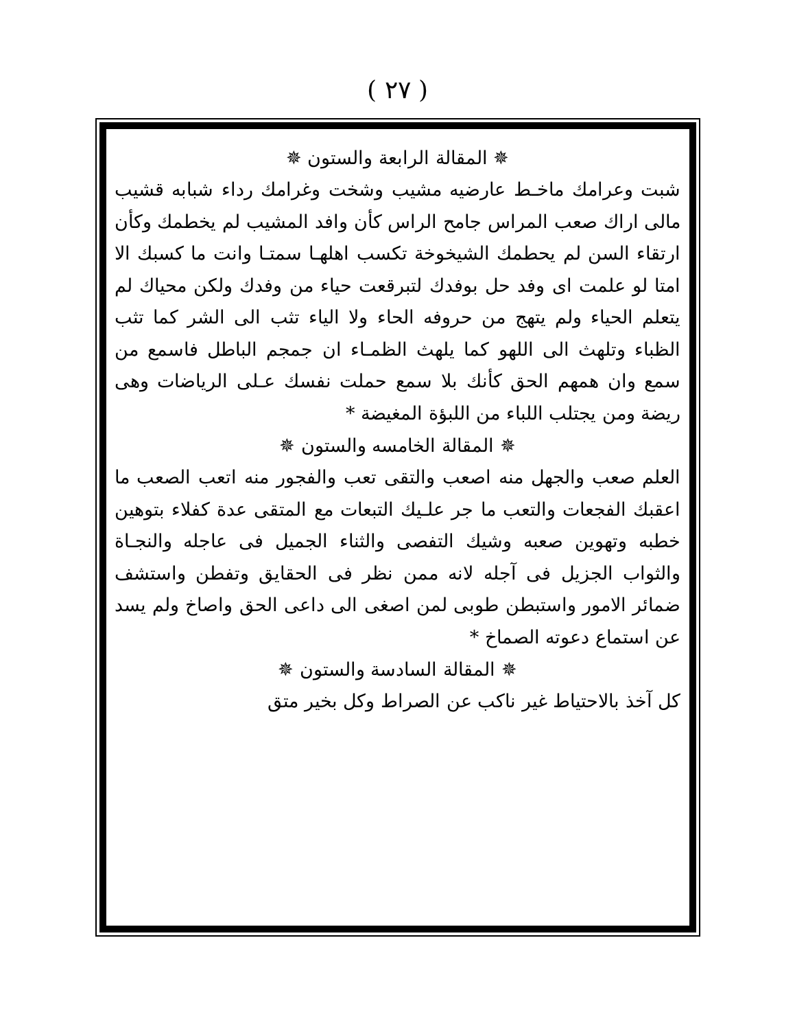( ٢٧ )
✵ المقالة الرابعة والستون ✵
شبت وعرامك ماخـط عارضيه مشيب وشخت وغرامك رداء شبابه قشيب مالى اراك صعب المراس جامح الراس كأن وافد المشيب لم يخطمك وكأن ارتقاء السن لم يحطمك الشيخوخة تكسب اهلهـا سمتـا وانت ما كسبك الا امتا لو علمت اى وفد حل بوفدك لتبرقعت حياء من وفدك ولكن محياك لم يتعلم الحياء ولم يتهج من حروفه الحاء ولا الياء تثب الى الشر كما تثب الظباء وتلهث الى اللهو كما يلهث الظمـاء ان جمجم الباطل فاسمع من سمع وان همهم الحق كأنك بلا سمع حملت نفسك عـلى الرياضات وهى ريضة ومن يجتلب اللباء من اللبؤة المغيضة *
✵ المقالة الخامسه والستون ✵
العلم صعب والجهل منه اصعب والتقى تعب والفجور منه اتعب الصعب ما اعقبك الفجعات والتعب ما جر علـيك التبعات مع المتقى عدة كفلاء بتوهين خطبه وتهوين صعبه وشيك التفصى والثناء الجميل فى عاجله والنجـاة والثواب الجزيل فى آجله لانه ممن نظر فى الحقايق وتفطن واستشف ضمائر الامور واستبطن طوبى لمن اصغى الى داعى الحق واصاخ ولم يسد عن استماع دعوته الصماخ *
✵ المقالة السادسة والستون ✵
كل آخذ بالاحتياط غير ناكب عن الصراط وكل بخير متق